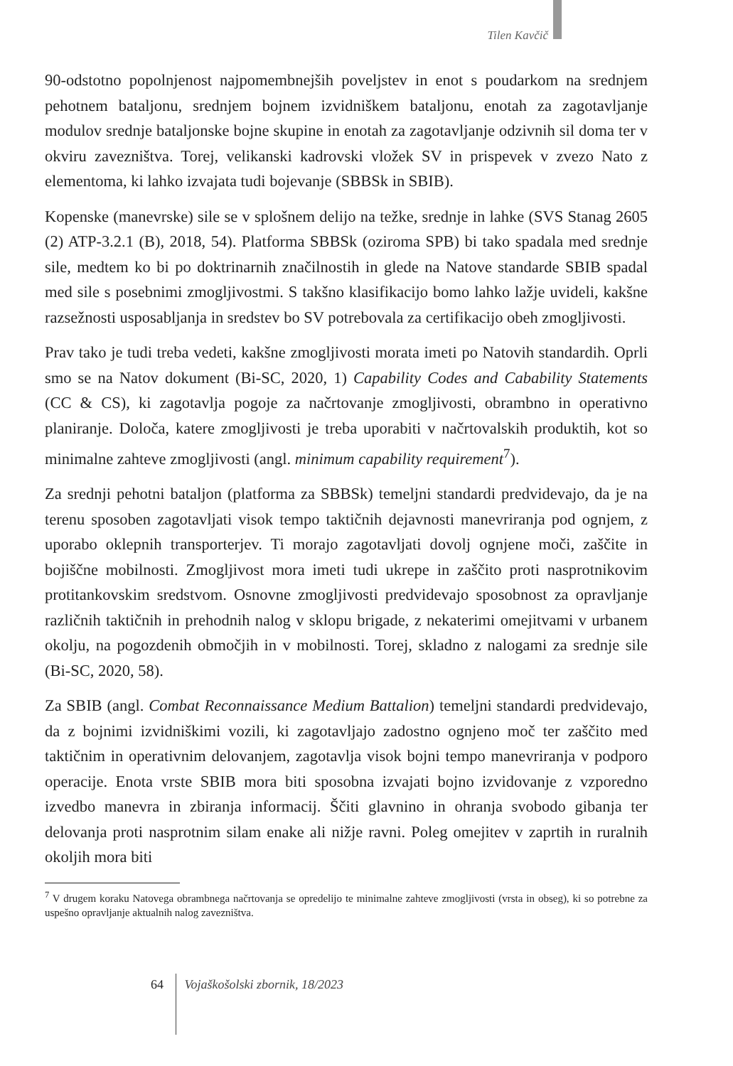Tilen Kavčič
90-odstotno popolnjenost najpomembnejših poveljstev in enot s poudarkom na srednjem pehotnem bataljonu, srednjem bojnem izvidniškem bataljonu, enotah za zagotavljanje modulov srednje bataljonske bojne skupine in enotah za zagotavljanje odzivnih sil doma ter v okviru zavezništva. Torej, velikanski kadrovski vložek SV in prispevek v zvezo Nato z elementoma, ki lahko izvajata tudi bojevanje (SBBSk in SBIB).
Kopenske (manevrske) sile se v splošnem delijo na težke, srednje in lahke (SVS Stanag 2605 (2) ATP-3.2.1 (B), 2018, 54). Platforma SBBSk (oziroma SPB) bi tako spadala med srednje sile, medtem ko bi po doktrinarnih značilnostih in glede na Natove standarde SBIB spadal med sile s posebnimi zmogljivostmi. S takšno klasifikacijo bomo lahko lažje uvideli, kakšne razsežnosti usposabljanja in sredstev bo SV potrebovala za certifikacijo obeh zmogljivosti.
Prav tako je tudi treba vedeti, kakšne zmogljivosti morata imeti po Natovih standardih. Oprli smo se na Natov dokument (Bi-SC, 2020, 1) Capability Codes and Cabability Statements (CC & CS), ki zagotavlja pogoje za načrtovanje zmogljivosti, obrambno in operativno planiranje. Določa, katere zmogljivosti je treba uporabiti v načrtovalskih produktih, kot so minimalne zahteve zmogljivosti (angl. minimum capability requirement<sup>7</sup>).
Za srednji pehotni bataljon (platforma za SBBSk) temeljni standardi predvidevajo, da je na terenu sposoben zagotavljati visok tempo taktičnih dejavnosti manevriranja pod ognjem, z uporabo oklepnih transporterjev. Ti morajo zagotavljati dovolj ognjene moči, zaščite in bojiščne mobilnosti. Zmogljivost mora imeti tudi ukrepe in zaščito proti nasprotnikovim protitankovskim sredstvom. Osnovne zmogljivosti predvidevajo sposobnost za opravljanje različnih taktičnih in prehodnih nalog v sklopu brigade, z nekaterimi omejitvami v urbanem okolju, na pogozdenih območjih in v mobilnosti. Torej, skladno z nalogami za srednje sile (Bi-SC, 2020, 58).
Za SBIB (angl. Combat Reconnaissance Medium Battalion) temeljni standardi predvidevajo, da z bojnimi izvidniškimi vozili, ki zagotavljajo zadostno ognjeno moč ter zaščito med taktičnim in operativnim delovanjem, zagotavlja visok bojni tempo manevriranja v podporo operacije. Enota vrste SBIB mora biti sposobna izvajati bojno izvidovanje z vzporedno izvedbo manevra in zbiranja informacij. Ščiti glavnino in ohranja svobodo gibanja ter delovanja proti nasprotnim silam enake ali nižje ravni. Poleg omejitev v zaprtih in ruralnih okoljih mora biti
<sup>7</sup> V drugem koraku Natovega obrambnega načrtovanja se opredelijo te minimalne zahteve zmogljivosti (vrsta in obseg), ki so potrebne za uspešno opravljanje aktualnih nalog zavezništva.
64 Vojaškošolski zbornik, 18/2023